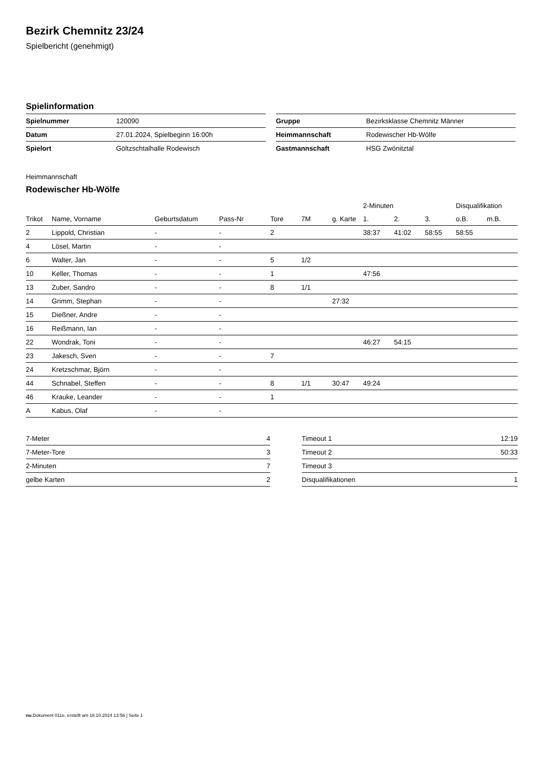Bezirk Chemnitz 23/24
Spielbericht (genehmigt)
Spielinformation
| Spielnummer | 120090 |
| Datum | 27.01.2024, Spielbeginn 16:00h |
| Spielort | Göltzschtalhalle Rodewisch |
| Gruppe | Bezirksklasse Chemnitz Männer |
| Heimmannschaft | Rodewischer Hb-Wölfe |
| Gastmannschaft | HSG Zwönitztal |
Heimmannschaft
Rodewischer Hb-Wölfe
| | | | | | | | 2-Minuten | | | Disqualifikation | |
| --- | --- | --- | --- | --- | --- | --- | --- | --- | --- | --- | --- |
| Trikot | Name, Vorname | Geburtsdatum | Pass-Nr | Tore | 7M | g. Karte | 1. | 2. | 3. | o.B. | m.B. |
| 2 | Lippold, Christian | - | - | 2 | | | 38:37 | 41:02 | 58:55 | 58:55 | |
| 4 | Lösel, Martin | - | - | | | | | | | | |
| 6 | Walter, Jan | - | - | 5 | 1/2 | | | | | | |
| 10 | Keller, Thomas | - | - | 1 | | | 47:56 | | | | |
| 13 | Zuber, Sandro | - | - | 8 | 1/1 | | | | | | |
| 14 | Grimm, Stephan | - | - | | | 27:32 | | | | | |
| 15 | Dießner, Andre | - | - | | | | | | | | |
| 16 | Reißmann, Ian | - | - | | | | | | | | |
| 22 | Wondrak, Toni | - | - | | | | 46:27 | 54:15 | | | |
| 23 | Jakesch, Sven | - | - | 7 | | | | | | | |
| 24 | Kretzschmar, Björn | - | - | | | | | | | | |
| 44 | Schnabel, Steffen | - | - | 8 | 1/1 | 30:47 | 49:24 | | | | |
| 46 | Krauke, Leander | - | - | 1 | | | | | | | |
| A | Kabus, Olaf | - | - | | | | | | | | |
| 7-Meter | 4 |
| 7-Meter-Tore | 3 |
| 2-Minuten | 7 |
| gelbe Karten | 2 |
| Timeout 1 | 12:19 |
| Timeout 2 | 50:33 |
| Timeout 3 | |
| Disqualifikationen | 1 |
nu.Dokument 011e, erstellt am 18.10.2024 13:56 | Seite 1